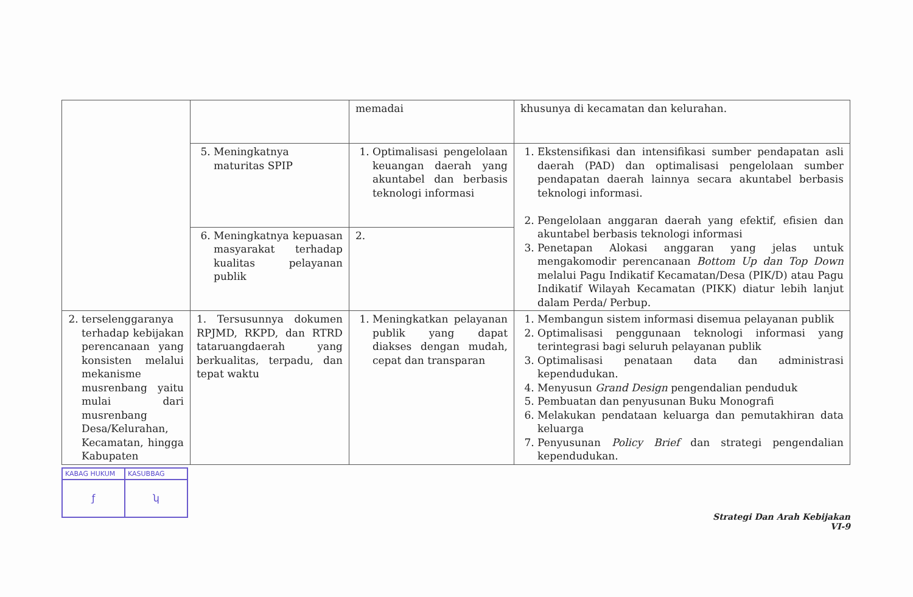| | | memadai | khusunya di kecamatan dan kelurahan. |
| | 5. Meningkatnya maturitas SPIP | 1. Optimalisasi pengelolaan keuangan daerah yang akuntabel dan berbasis teknologi informasi | 1. Ekstensifikasi dan intensifikasi sumber pendapatan asli daerah (PAD) dan optimalisasi pengelolaan sumber pendapatan daerah lainnya secara akuntabel berbasis teknologi informasi. 2. Pengelolaan anggaran daerah yang efektif, efisien dan akuntabel berbasis teknologi informasi 3. Penetapan Alokasi anggaran yang jelas untuk mengakomodir perencanaan Bottom Up dan Top Down melalui Pagu Indikatif Kecamatan/Desa (PIK/D) atau Pagu Indikatif Wilayah Kecamatan (PIKK) diatur lebih lanjut dalam Perda/ Perbup. |
| | 6. Meningkatnya kepuasan masyarakat terhadap kualitas pelayanan publik | 2. | |
| 2. terselenggaranya terhadap kebijakan perencanaan yang konsisten melalui mekanisme musrenbang yaitu mulai dari musrenbang Desa/Kelurahan, Kecamatan, hingga Kabupaten | 1. Tersusunnya dokumen RPJMD, RKPD, dan RTRD tataruangdaerah yang berkualitas, terpadu, dan tepat waktu | 1. Meningkatkan pelayanan publik yang dapat diakses dengan mudah, cepat dan transparan | 1. Membangun sistem informasi disemua pelayanan publik 2. Optimalisasi penggunaan teknologi informasi yang terintegrasi bagi seluruh pelayanan publik 3. Optimalisasi penataan data dan administrasi kependudukan. 4. Menyusun Grand Design pengendalian penduduk 5. Pembuatan dan penyusunan Buku Monografi 6. Melakukan pendataan keluarga dan pemutakhiran data keluarga 7. Penyusunan Policy Brief dan strategi pengendalian kependudukan. |
KABAG HUKUM
ƒ
KASUBBAG
ʮ
Strategi Dan Arah Kebijakan
VI-9